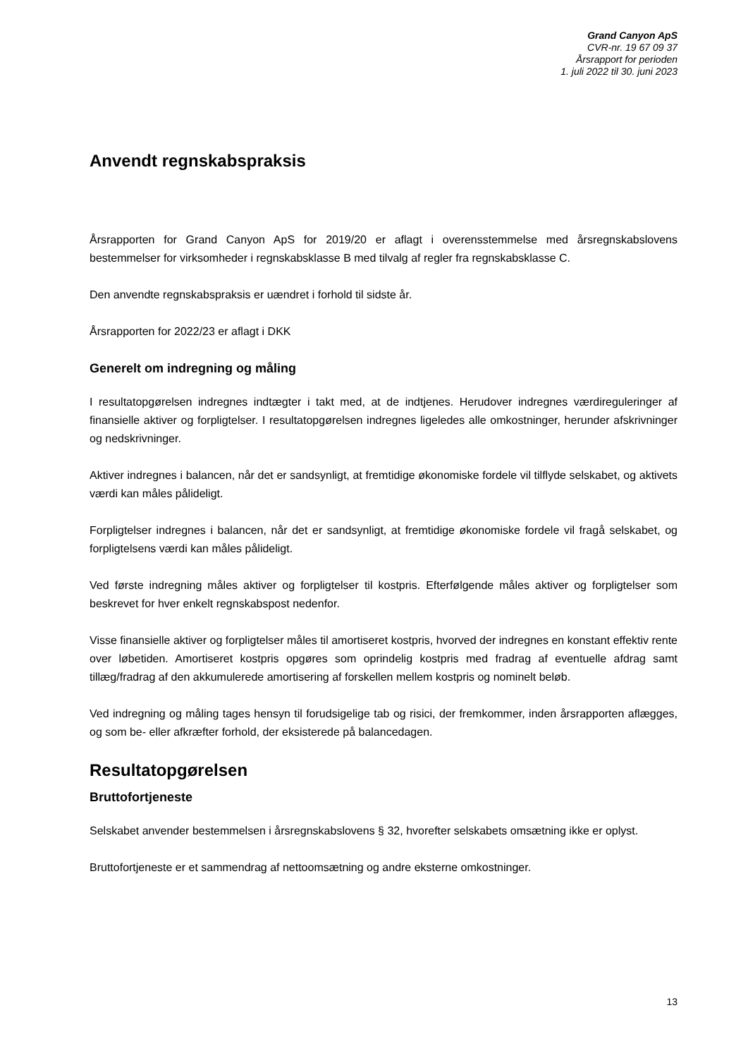Grand Canyon ApS
CVR-nr. 19 67 09 37
Årsrapport for perioden
1. juli 2022 til 30. juni 2023
Anvendt regnskabspraksis
Årsrapporten for Grand Canyon ApS for 2019/20 er aflagt i overensstemmelse med årsregnskabslovens bestemmelser for virksomheder i regnskabsklasse B med tilvalg af regler fra regnskabsklasse C.
Den anvendte regnskabspraksis er uændret i forhold til sidste år.
Årsrapporten for 2022/23 er aflagt i DKK
Generelt om indregning og måling
I resultatopgørelsen indregnes indtægter i takt med, at de indtjenes. Herudover indregnes værdiregule­ringer af finansielle aktiver og forpligtelser. I resultatopgørelsen indregnes ligeledes alle omkostninger, herunder afskrivninger og nedskrivninger.
Aktiver indregnes i balancen, når det er sandsynligt, at fremtidige økonomiske fordele vil tilflyde selskabet, og aktivets værdi kan måles pålideligt.
Forpligtelser indregnes i balancen, når det er sandsynligt, at fremtidige økonomiske fordele vil fragå sel­skabet, og forpligtelsens værdi kan måles pålideligt.
Ved første indregning måles aktiver og forpligtelser til kostpris. Efterfølgende måles aktiver og forpligtelser som beskrevet for hver enkelt regnskabspost nedenfor.
Visse finansielle aktiver og forpligtelser måles til amortiseret kostpris, hvorved der indregnes en konstant effektiv rente over løbetiden. Amortiseret kostpris opgøres som oprindelig kostpris med fradrag af eventu­elle afdrag samt tillæg/fradrag af den akkumulerede amortisering af forskellen mellem kostpris og nomi­nelt beløb.
Ved indregning og måling tages hensyn til forudsigelige tab og risici, der fremkommer, inden årsrapporten aflægges, og som be- eller afkræfter forhold, der eksisterede på balancedagen.
Resultatopgørelsen
Bruttofortjeneste
Selskabet anvender bestemmelsen i årsregnskabslovens § 32, hvorefter selskabets omsætning ikke er oplyst.
Bruttofortjeneste er et sammendrag af nettoomsætning og andre eksterne omkostninger.
13